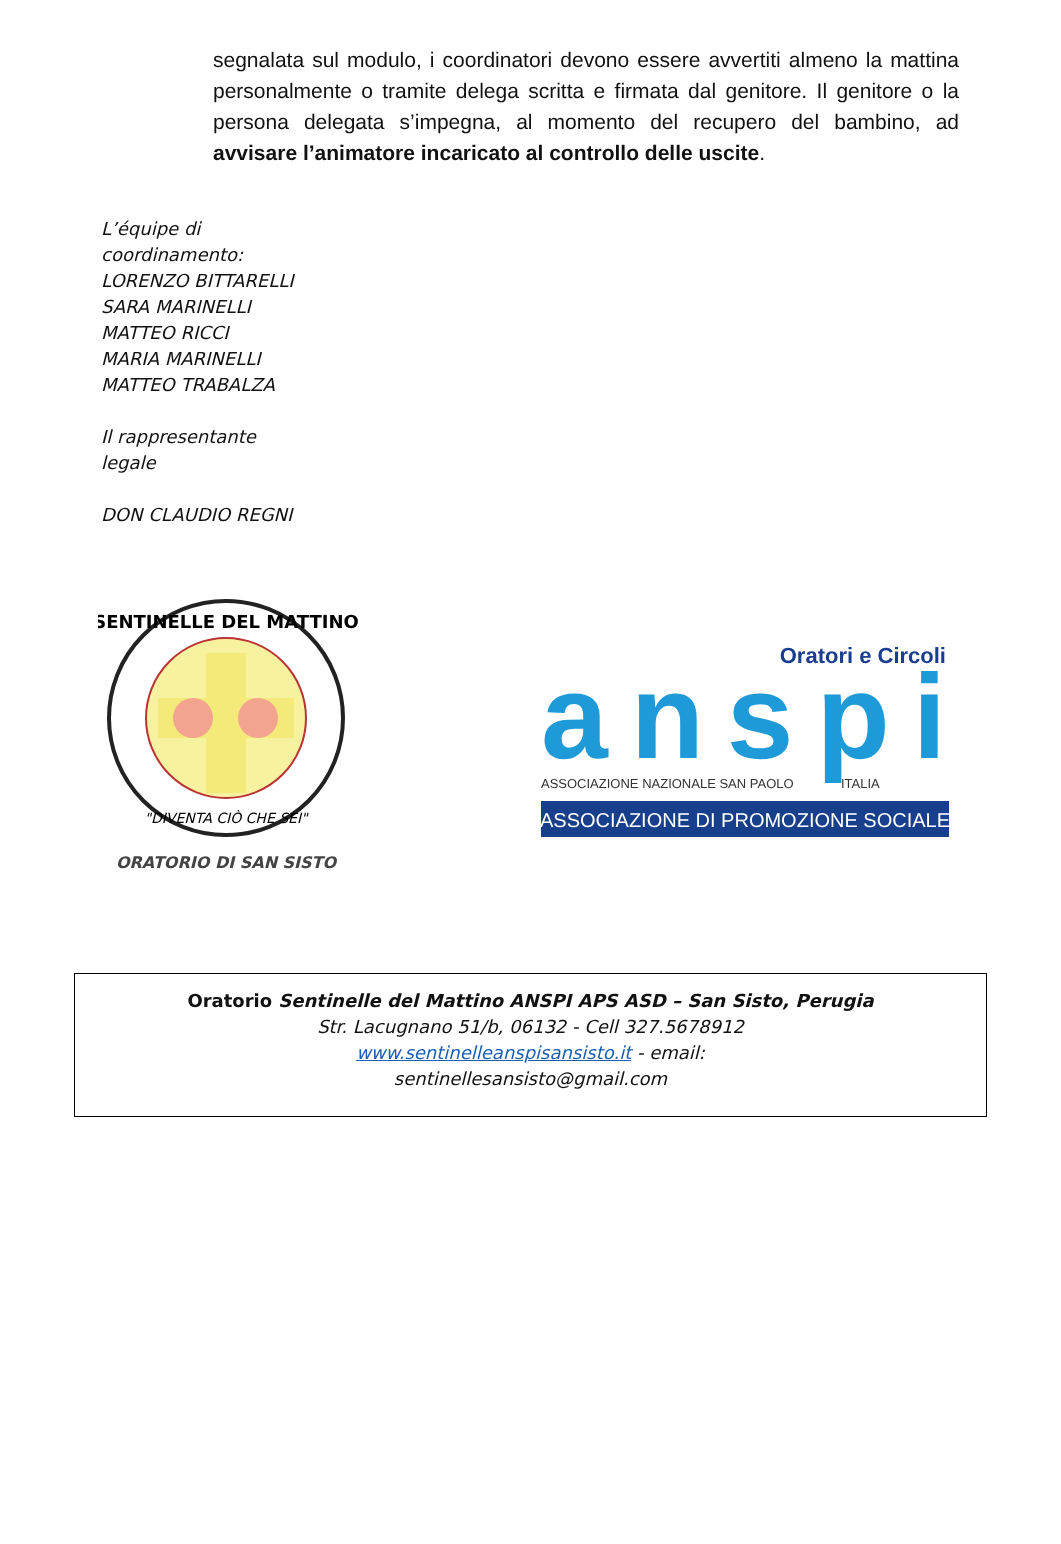segnalata sul modulo, i coordinatori devono essere avvertiti almeno la mattina personalmente o tramite delega scritta e firmata dal genitore. Il genitore o la persona delegata s’impegna, al momento del recupero del bambino, ad avvisare l’animatore incaricato al controllo delle uscite.
L’équipe di
coordinamento:
LORENZO BITTARELLI
SARA MARINELLI
MATTEO RICCI
MARIA MARINELLI
MATTEO TRABALZA
Il rappresentante
legale
DON CLAUDIO REGNI
SENTINELLE DEL MATTINO
"DIVENTA CIÒ CHE SEI"
ORATORIO DI SAN SISTO
Oratori e Circoli
anspi
ASSOCIAZIONE NAZIONALE SAN PAOLO
ITALIA
ASSOCIAZIONE DI PROMOZIONE SOCIALE
Oratorio Sentinelle del Mattino ANSPI APS ASD – San Sisto, Perugia
Str. Lacugnano 51/b, 06132 - Cell 327.5678912
www.sentinelleanspisansisto.it - email:
sentinellesansisto@gmail.com